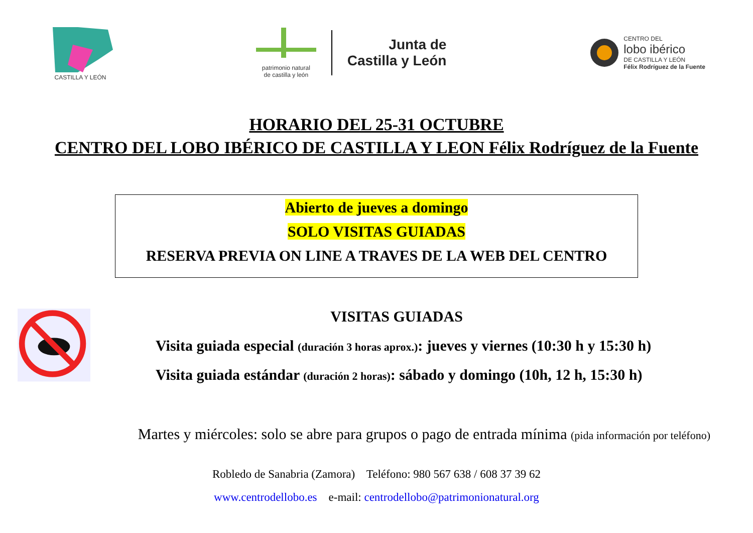CASTILLA Y LEÓN
patrimonio natural
de castilla y león
Junta de
Castilla y León
CENTRO DEL
lobo ibérico
DE CASTILLA Y LEÓN
Félix Rodríguez de la Fuente
HORARIO DEL 25-31 OCTUBRE
CENTRO DEL LOBO IBÉRICO DE CASTILLA Y LEON Félix Rodríguez de la Fuente
Abierto de jueves a domingo
SOLO VISITAS GUIADAS
RESERVA PREVIA ON LINE A TRAVES DE LA WEB DEL CENTRO
VISITAS GUIADAS
Visita guiada especial (duración 3 horas aprox.): jueves y viernes (10:30 h y 15:30 h)
Visita guiada estándar (duración 2 horas): sábado y domingo (10h, 12 h, 15:30 h)
Martes y miércoles: solo se abre para grupos o pago de entrada mínima (pida información por teléfono)
Robledo de Sanabria (Zamora) Teléfono: 980 567 638 / 608 37 39 62
www.centrodellobo.es e-mail: centrodellobo@patrimonionatural.org